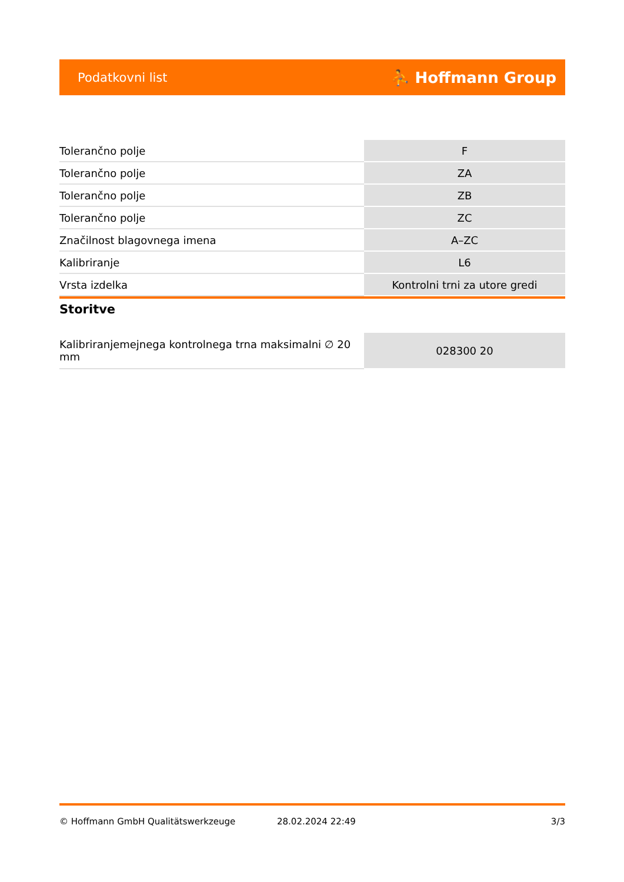Podatkovni list ⛹ Hoffmann Group
| Tolerančno polje | F |
| Tolerančno polje | ZA |
| Tolerančno polje | ZB |
| Tolerančno polje | ZC |
| Značilnost blagovnega imena | A–ZC |
| Kalibriranje | L6 |
| Vrsta izdelka | Kontrolni trni za utore gredi |
Storitve
| Kalibriranjemejnega kontrolnega trna maksimalni ∅ 20 mm | 028300 20 |
© Hoffmann GmbH Qualitätswerkzeuge 28.02.2024 22:49 3/3